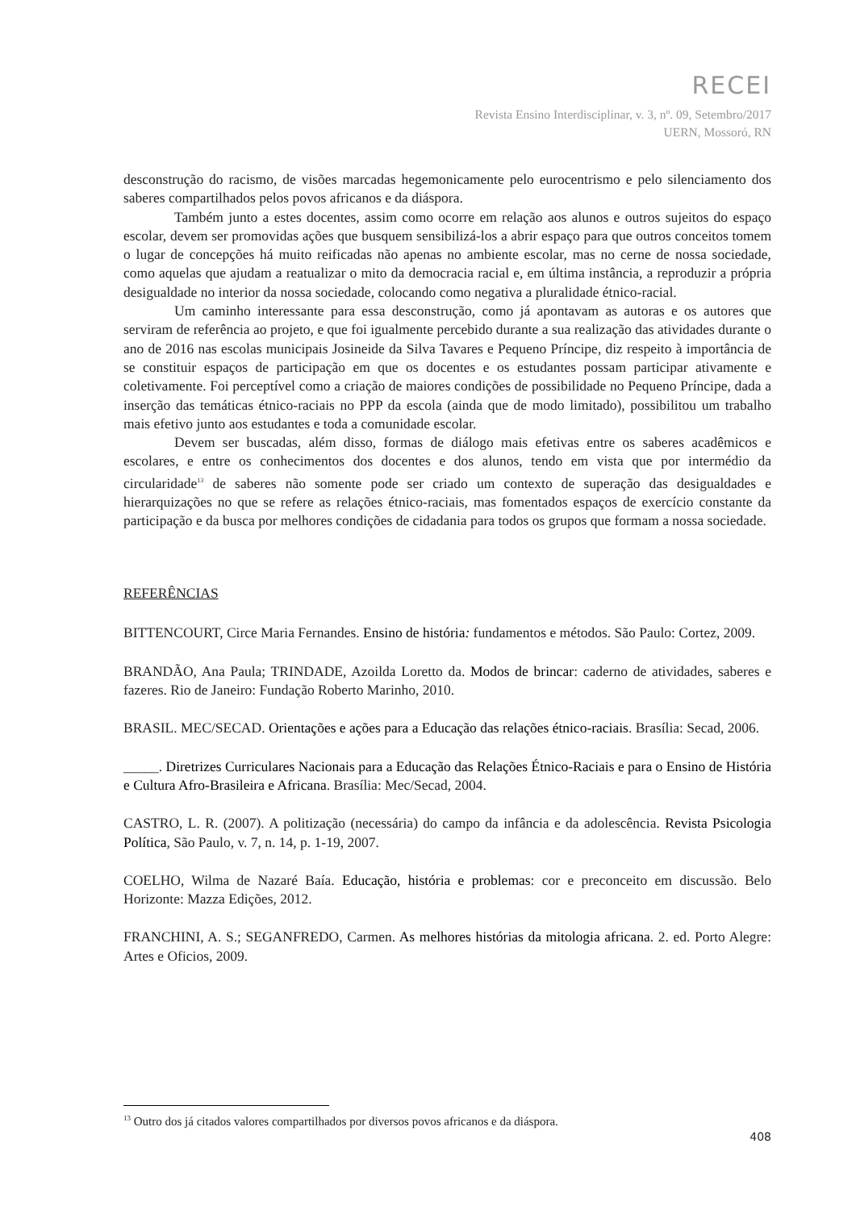RECEI
Revista Ensino Interdisciplinar, v. 3, nº. 09, Setembro/2017
UERN, Mossoró, RN
desconstrução do racismo, de visões marcadas hegemonicamente pelo eurocentrismo e pelo silenciamento dos saberes compartilhados pelos povos africanos e da diáspora.
Também junto a estes docentes, assim como ocorre em relação aos alunos e outros sujeitos do espaço escolar, devem ser promovidas ações que busquem sensibilizá-los a abrir espaço para que outros conceitos tomem o lugar de concepções há muito reificadas não apenas no ambiente escolar, mas no cerne de nossa sociedade, como aquelas que ajudam a reatualizar o mito da democracia racial e, em última instância, a reproduzir a própria desigualdade no interior da nossa sociedade, colocando como negativa a pluralidade étnico-racial.
Um caminho interessante para essa desconstrução, como já apontavam as autoras e os autores que serviram de referência ao projeto, e que foi igualmente percebido durante a sua realização das atividades durante o ano de 2016 nas escolas municipais Josineide da Silva Tavares e Pequeno Príncipe, diz respeito à importância de se constituir espaços de participação em que os docentes e os estudantes possam participar ativamente e coletivamente. Foi perceptível como a criação de maiores condições de possibilidade no Pequeno Príncipe, dada a inserção das temáticas étnico-raciais no PPP da escola (ainda que de modo limitado), possibilitou um trabalho mais efetivo junto aos estudantes e toda a comunidade escolar.
Devem ser buscadas, além disso, formas de diálogo mais efetivas entre os saberes acadêmicos e escolares, e entre os conhecimentos dos docentes e dos alunos, tendo em vista que por intermédio da circularidade<sup>13</sup> de saberes não somente pode ser criado um contexto de superação das desigualdades e hierarquizações no que se refere as relações étnico-raciais, mas fomentados espaços de exercício constante da participação e da busca por melhores condições de cidadania para todos os grupos que formam a nossa sociedade.
REFERÊNCIAS
BITTENCOURT, Circe Maria Fernandes. Ensino de história: fundamentos e métodos. São Paulo: Cortez, 2009.
BRANDÃO, Ana Paula; TRINDADE, Azoilda Loretto da. Modos de brincar: caderno de atividades, saberes e fazeres. Rio de Janeiro: Fundação Roberto Marinho, 2010.
BRASIL. MEC/SECAD. Orientações e ações para a Educação das relações étnico-raciais. Brasília: Secad, 2006.
_____. Diretrizes Curriculares Nacionais para a Educação das Relações Étnico-Raciais e para o Ensino de História e Cultura Afro-Brasileira e Africana. Brasília: Mec/Secad, 2004.
CASTRO, L. R. (2007). A politização (necessária) do campo da infância e da adolescência. Revista Psicologia Política, São Paulo, v. 7, n. 14, p. 1-19, 2007.
COELHO, Wilma de Nazaré Baía. Educação, história e problemas: cor e preconceito em discussão. Belo Horizonte: Mazza Edições, 2012.
FRANCHINI, A. S.; SEGANFREDO, Carmen. As melhores histórias da mitologia africana. 2. ed. Porto Alegre: Artes e Oficios, 2009.
<sup>13</sup> Outro dos já citados valores compartilhados por diversos povos africanos e da diáspora.
408